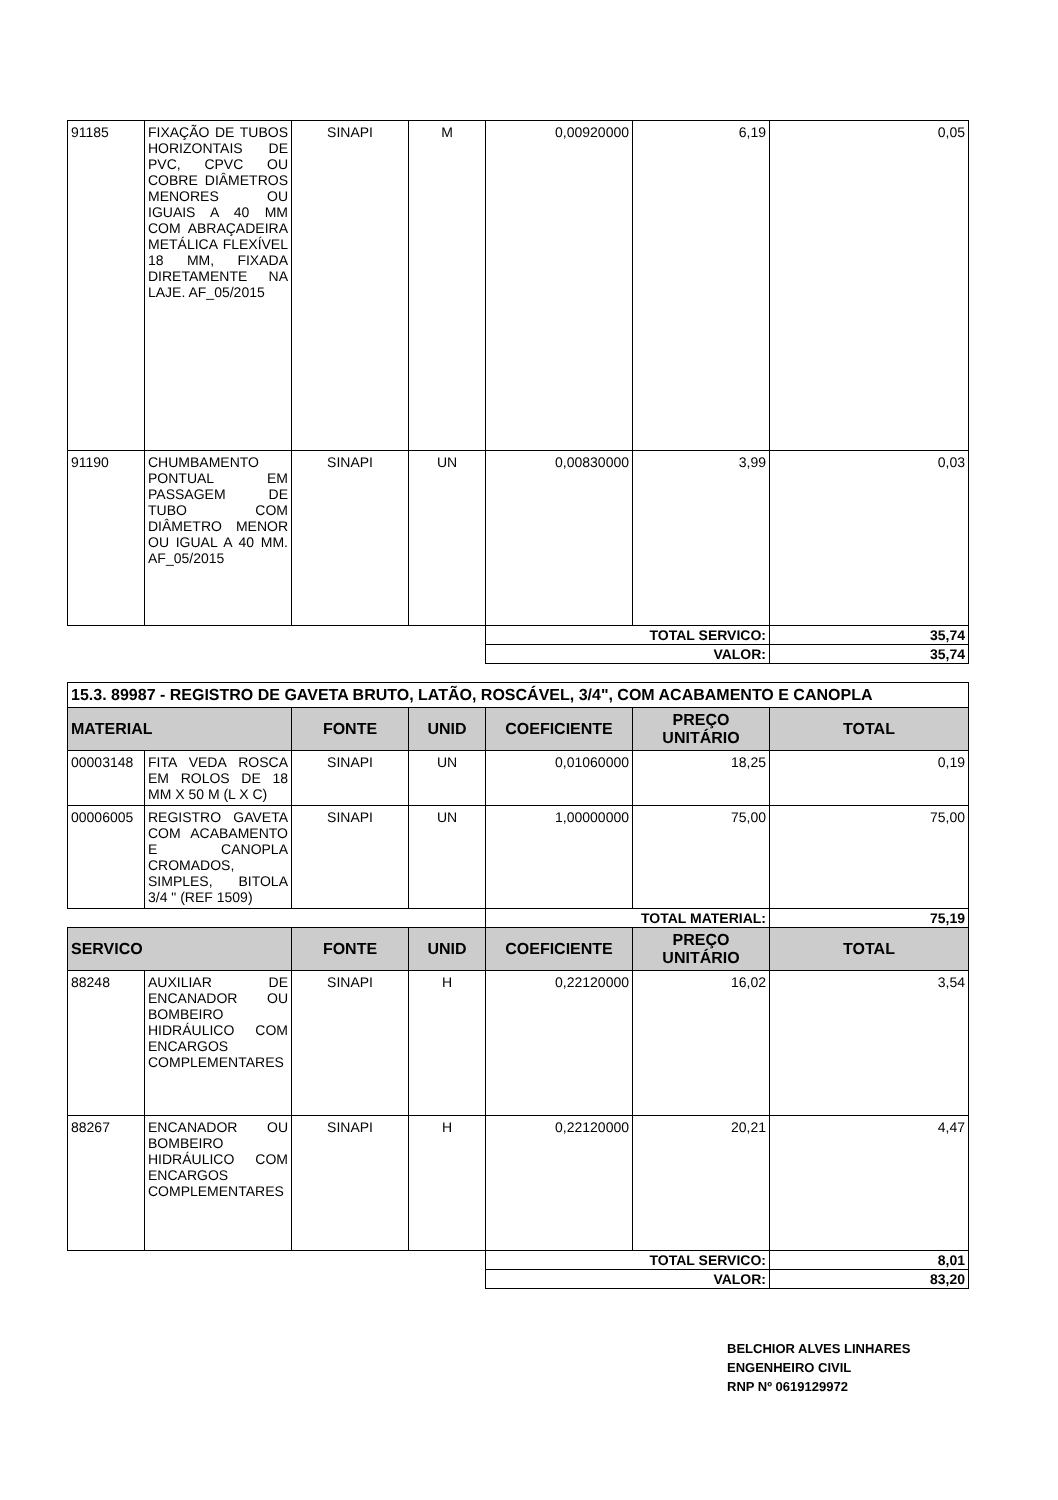| 91185 | FIXAÇÃO DE TUBOS HORIZONTAIS DE PVC, CPVC OU COBRE DIÂMETROS MENORES OU IGUAIS A 40 MM COM ABRAÇADEIRA METÁLICA FLEXÍVEL 18 MM, FIXADA DIRETAMENTE NA LAJE. AF_05/2015 | SINAPI | M | 0,00920000 | 6,19 | 0,05 |
| 91190 | CHUMBAMENTO PONTUAL EM PASSAGEM DE TUBO COM DIÂMETRO MENOR OU IGUAL A 40 MM. AF_05/2015 | SINAPI | UN | 0,00830000 | 3,99 | 0,03 |
| | | | | TOTAL SERVICO: | | 35,74 |
| | | | | VALOR: | | 35,74 |
| 15.3. 89987 - REGISTRO DE GAVETA BRUTO, LATÃO, ROSCÁVEL, 3/4", COM ACABAMENTO E CANOPLA | | | | | | |
| MATERIAL | | FONTE | UNID | COEFICIENTE | PREÇO UNITÁRIO | TOTAL |
| 00003148 | FITA VEDA ROSCA EM ROLOS DE 18 MM X 50 M (L X C) | SINAPI | UN | 0,01060000 | 18,25 | 0,19 |
| 00006005 | REGISTRO GAVETA COM ACABAMENTO E CANOPLA CROMADOS, SIMPLES, BITOLA 3/4 " (REF 1509) | SINAPI | UN | 1,00000000 | 75,00 | 75,00 |
| | | | | TOTAL MATERIAL: | | 75,19 |
| SERVICO | | FONTE | UNID | COEFICIENTE | PREÇO UNITÁRIO | TOTAL |
| 88248 | AUXILIAR DE ENCANADOR OU BOMBEIRO HIDRÁULICO COM ENCARGOS COMPLEMENTARES | SINAPI | H | 0,22120000 | 16,02 | 3,54 |
| 88267 | ENCANADOR OU BOMBEIRO HIDRÁULICO COM ENCARGOS COMPLEMENTARES | SINAPI | H | 0,22120000 | 20,21 | 4,47 |
| | | | | TOTAL SERVICO: | | 8,01 |
| | | | | VALOR: | | 83,20 |
BELCHIOR ALVES LINHARES
ENGENHEIRO CIVIL
RNP Nº 0619129972